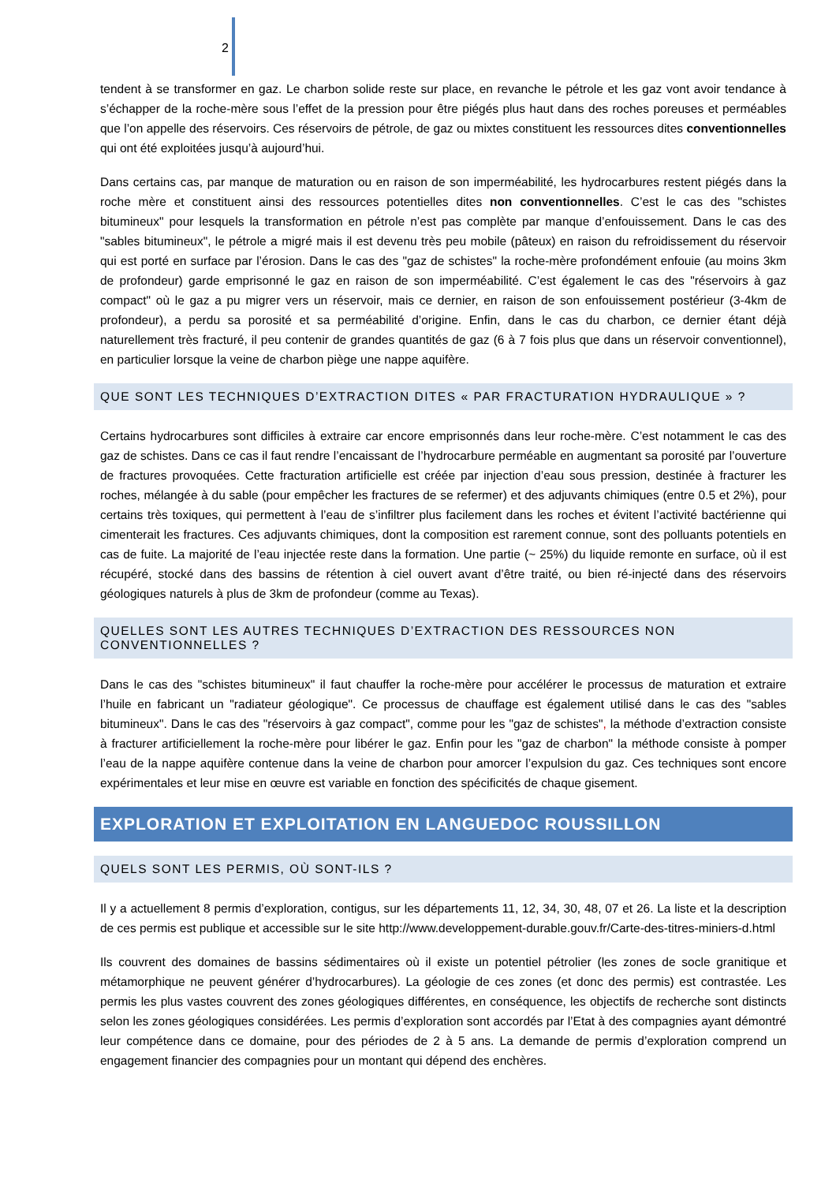2
tendent à se transformer en gaz. Le charbon solide reste sur place, en revanche le pétrole et les gaz vont avoir tendance à s’échapper de la roche-mère sous l’effet de la pression pour être piégés plus haut dans des roches poreuses et perméables que l’on appelle des réservoirs. Ces réservoirs de pétrole, de gaz ou mixtes constituent les ressources dites conventionnelles qui ont été exploitées jusqu’à aujourd’hui.
Dans certains cas, par manque de maturation ou en raison de son imperméabilité, les hydrocarbures restent piégés dans la roche mère et constituent ainsi des ressources potentielles dites non conventionnelles. C’est le cas des "schistes bitumineux" pour lesquels la transformation en pétrole n’est pas complète par manque d’enfouissement. Dans le cas des "sables bitumineux", le pétrole a migré mais il est devenu très peu mobile (pâteux) en raison du refroidissement du réservoir qui est porté en surface par l’érosion. Dans le cas des "gaz de schistes" la roche-mère profondément enfouie (au moins 3km de profondeur) garde emprisonné le gaz en raison de son imperméabilité. C’est également le cas des "réservoirs à gaz compact" où le gaz a pu migrer vers un réservoir, mais ce dernier, en raison de son enfouissement postérieur (3-4km de profondeur), a perdu sa porosité et sa perméabilité d’origine. Enfin, dans le cas du charbon, ce dernier étant déjà naturellement très fracturé, il peu contenir de grandes quantités de gaz (6 à 7 fois plus que dans un réservoir conventionnel), en particulier lorsque la veine de charbon piège une nappe aquifère.
QUE SONT LES TECHNIQUES D’EXTRACTION DITES « PAR FRACTURATION HYDRAULIQUE » ?
Certains hydrocarbures sont difficiles à extraire car encore emprisonnés dans leur roche-mère. C’est notamment le cas des gaz de schistes. Dans ce cas il faut rendre l’encaissant de l’hydrocarbure perméable en augmentant sa porosité par l’ouverture de fractures provoquées. Cette fracturation artificielle est créée par injection d’eau sous pression, destinée à fracturer les roches, mélangée à du sable (pour empêcher les fractures de se refermer) et des adjuvants chimiques (entre 0.5 et 2%), pour certains très toxiques, qui permettent à l’eau de s’infiltrer plus facilement dans les roches et évitent l’activité bactérienne qui cimenterait les fractures. Ces adjuvants chimiques, dont la composition est rarement connue, sont des polluants potentiels en cas de fuite. La majorité de l’eau injectée reste dans la formation. Une partie (~ 25%) du liquide remonte en surface, où il est récupéré, stocké dans des bassins de rétention à ciel ouvert avant d’être traité, ou bien ré-injecté dans des réservoirs géologiques naturels à plus de 3km de profondeur (comme au Texas).
QUELLES SONT LES AUTRES TECHNIQUES D’EXTRACTION DES RESSOURCES NON CONVENTIONNELLES ?
Dans le cas des "schistes bitumineux" il faut chauffer la roche-mère pour accélérer le processus de maturation et extraire l’huile en fabricant un "radiateur géologique". Ce processus de chauffage est également utilisé dans le cas des "sables bitumineux". Dans le cas des "réservoirs à gaz compact", comme pour les "gaz de schistes", la méthode d’extraction consiste à fracturer artificiellement la roche-mère pour libérer le gaz. Enfin pour les "gaz de charbon" la méthode consiste à pomper l’eau de la nappe aquifère contenue dans la veine de charbon pour amorcer l’expulsion du gaz. Ces techniques sont encore expérimentales et leur mise en œuvre est variable en fonction des spécificités de chaque gisement.
EXPLORATION ET EXPLOITATION EN LANGUEDOC ROUSSILLON
QUELS SONT LES PERMIS, OÙ SONT-ILS ?
Il y a actuellement 8 permis d’exploration, contigus, sur les départements 11, 12, 34, 30, 48, 07 et 26. La liste et la description de ces permis est publique et accessible sur le site http://www.developpement-durable.gouv.fr/Carte-des-titres-miniers-d.html
Ils couvrent des domaines de bassins sédimentaires où il existe un potentiel pétrolier (les zones de socle granitique et métamorphique ne peuvent générer d’hydrocarbures). La géologie de ces zones (et donc des permis) est contrastée. Les permis les plus vastes couvrent des zones géologiques différentes, en conséquence, les objectifs de recherche sont distincts selon les zones géologiques considérées. Les permis d’exploration sont accordés par l’Etat à des compagnies ayant démontré leur compétence dans ce domaine, pour des périodes de 2 à 5 ans. La demande de permis d’exploration comprend un engagement financier des compagnies pour un montant qui dépend des enchères.